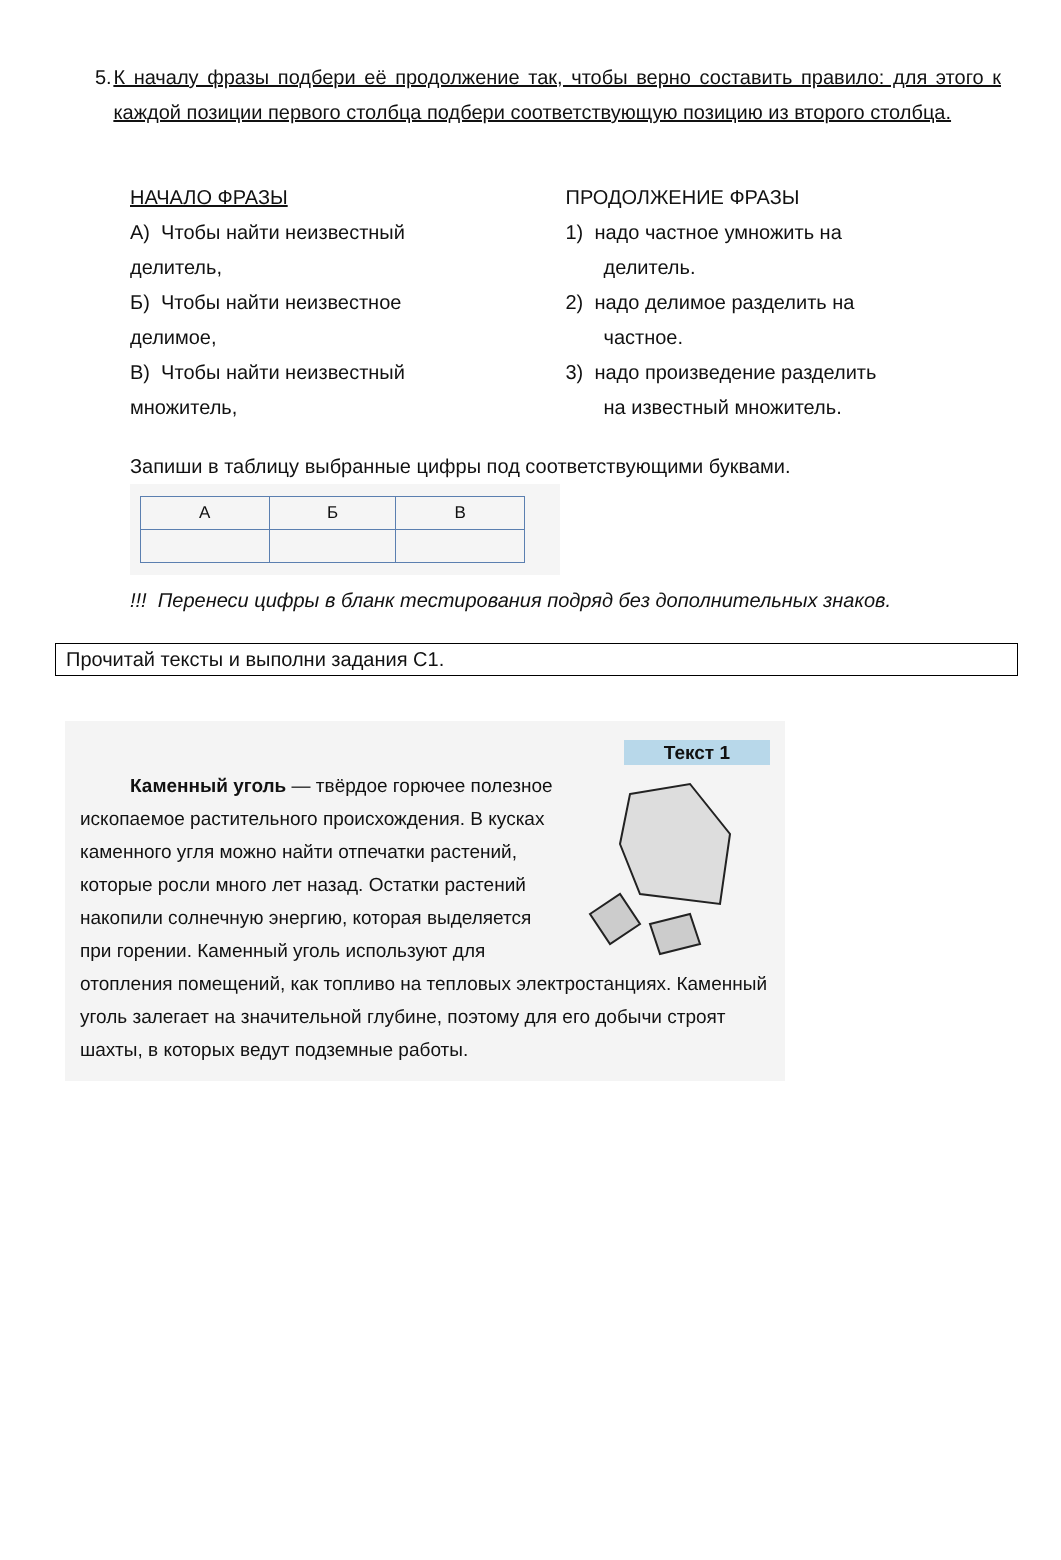5. К началу фразы подбери её продолжение так, чтобы верно составить правило: для этого к каждой позиции первого столбца подбери соответствующую позицию из второго столбца.
НАЧАЛО ФРАЗЫ
А) Чтобы найти неизвестный
делитель,
Б) Чтобы найти неизвестное
делимое,
В) Чтобы найти неизвестный
множитель,
ПРОДОЛЖЕНИЕ ФРАЗЫ
1) надо частное умножить на
делитель.
2) надо делимое разделить на
частное.
3) надо произведение разделить
на известный множитель.
Запиши в таблицу выбранные цифры под соответствующими буквами.
| А | Б | В |
!!! Перенеси цифры в бланк тестирования подряд без дополнительных знаков.
Прочитай тексты и выполни задания С1.
Текст 1
Каменный уголь — твёрдое горючее полезное ископаемое растительного происхождения. В кусках каменного угля можно найти отпечатки растений, которые росли много лет назад. Остатки растений накопили солнечную энергию, которая выделяется при горении. Каменный уголь используют для отопления помещений, как топливо на тепловых электростанциях. Каменный уголь залегает на значительной глубине, поэтому для его добычи строят шахты, в которых ведут подземные работы.